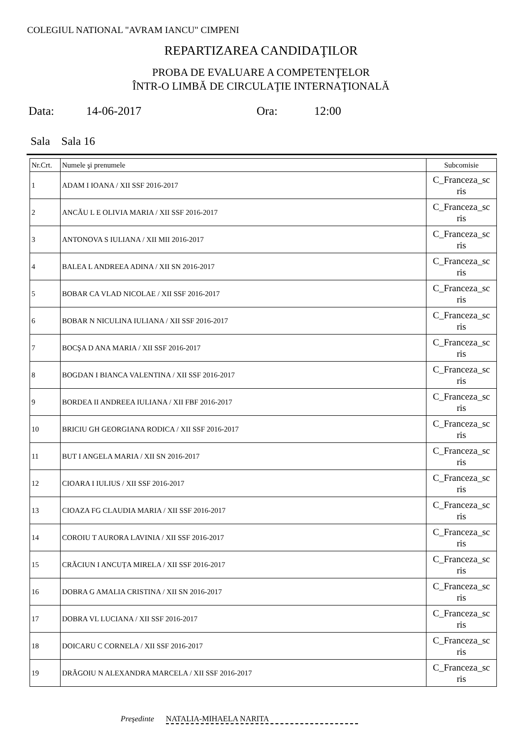COLEGIUL NATIONAL "AVRAM IANCU" CIMPENI
REPARTIZAREA CANDIDAŢILOR
PROBA DE EVALUARE A COMPETENŢELOR
ÎNTR-O LIMBĂ DE CIRCULAŢIE INTERNAŢIONALĂ
Data: 14-06-2017 Ora: 12:00
Sala Sala 16
| Nr.Crt. | Numele şi prenumele | Subcomisie |
| --- | --- | --- |
| 1 | ADAM I IOANA / XII SSF 2016-2017 | C_Franceza_sc ris |
| 2 | ANCĂU L E OLIVIA MARIA / XII SSF 2016-2017 | C_Franceza_sc ris |
| 3 | ANTONOVA S IULIANA / XII MII 2016-2017 | C_Franceza_sc ris |
| 4 | BALEA L ANDREEA ADINA / XII SN 2016-2017 | C_Franceza_sc ris |
| 5 | BOBAR CA VLAD NICOLAE / XII SSF 2016-2017 | C_Franceza_sc ris |
| 6 | BOBAR N NICULINA IULIANA / XII SSF 2016-2017 | C_Franceza_sc ris |
| 7 | BOCŞA D ANA MARIA / XII SSF 2016-2017 | C_Franceza_sc ris |
| 8 | BOGDAN I BIANCA VALENTINA / XII SSF 2016-2017 | C_Franceza_sc ris |
| 9 | BORDEA II ANDREEA IULIANA / XII FBF 2016-2017 | C_Franceza_sc ris |
| 10 | BRICIU GH GEORGIANA RODICA / XII SSF 2016-2017 | C_Franceza_sc ris |
| 11 | BUT I ANGELA MARIA / XII SN 2016-2017 | C_Franceza_sc ris |
| 12 | CIOARA I IULIUS / XII SSF 2016-2017 | C_Franceza_sc ris |
| 13 | CIOAZA FG CLAUDIA MARIA / XII SSF 2016-2017 | C_Franceza_sc ris |
| 14 | COROIU T AURORA LAVINIA / XII SSF 2016-2017 | C_Franceza_sc ris |
| 15 | CRĂCIUN I ANCUȚA MIRELA / XII SSF 2016-2017 | C_Franceza_sc ris |
| 16 | DOBRA G AMALIA CRISTINA / XII SN 2016-2017 | C_Franceza_sc ris |
| 17 | DOBRA VL LUCIANA / XII SSF 2016-2017 | C_Franceza_sc ris |
| 18 | DOICARU C CORNELA / XII SSF 2016-2017 | C_Franceza_sc ris |
| 19 | DRĂGOIU N ALEXANDRA MARCELA / XII SSF 2016-2017 | C_Franceza_sc ris |
Preşedinte NATALIA-MIHAELA NARITA